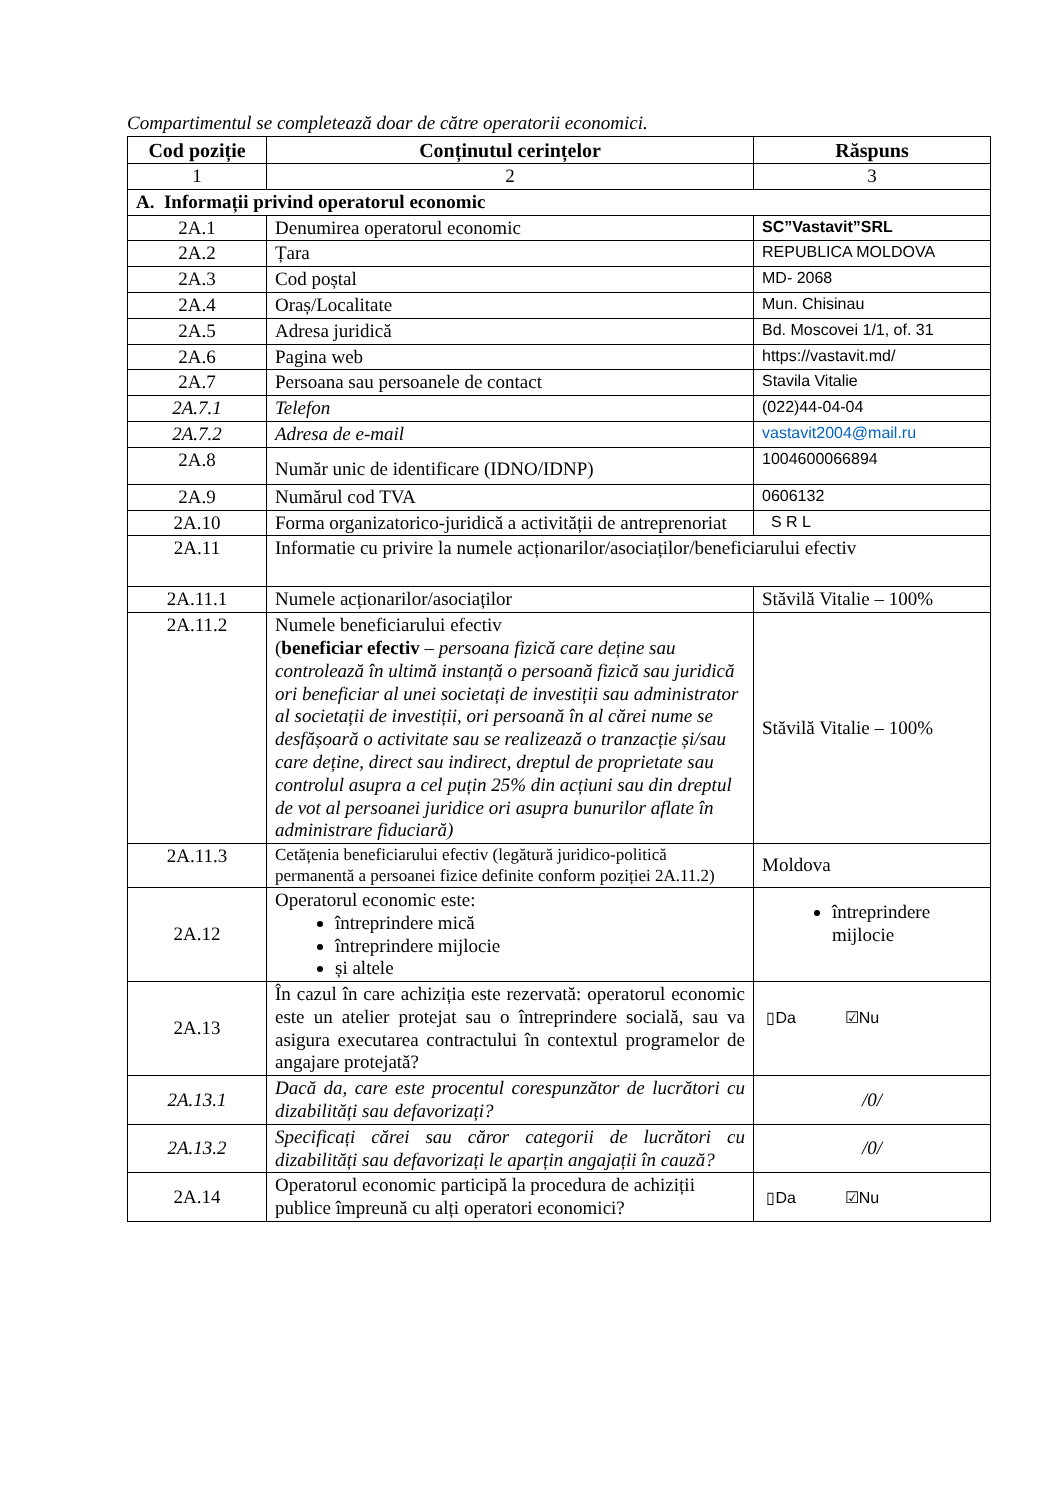Compartimentul se completează doar de către operatorii economici.
| Cod poziție | Conținutul cerințelor | Răspuns |
| --- | --- | --- |
| 1 | 2 | 3 |
| A. Informații privind operatorul economic | | |
| 2A.1 | Denumirea operatorul economic | SC”Vastavit”SRL |
| 2A.2 | Țara | REPUBLICA MOLDOVA |
| 2A.3 | Cod poștal | MD- 2068 |
| 2A.4 | Oraș/Localitate | Mun. Chisinau |
| 2A.5 | Adresa juridică | Bd. Moscovei 1/1, of. 31 |
| 2A.6 | Pagina web | https://vastavit.md/ |
| 2A.7 | Persoana sau persoanele de contact | Stavila Vitalie |
| 2A.7.1 | Telefon | (022)44-04-04 |
| 2A.7.2 | Adresa de e-mail | vastavit2004@mail.ru |
| 2A.8 | Număr unic de identificare (IDNO/IDNP) | 1004600066894 |
| 2A.9 | Numărul cod TVA | 0606132 |
| 2A.10 | Forma organizatorico-juridică a activității de antreprenoriat | S R L |
| 2A.11 | Informatie cu privire la numele acționarilor/asociaților/beneficiarului efectiv | |
| 2A.11.1 | Numele acționarilor/asociaților | Stăvilă Vitalie – 100% |
| 2A.11.2 | Numele beneficiarului efectiv ( beneficiar efectiv – persoana fizică care deține sau controlează în ultimă instanță o persoană fizică sau juridică ori beneficiar al unei societați de investiții sau administrator al societații de investiții, ori persoană în al cărei nume se desfășoară o activitate sau se realizează o tranzacție și/sau care deține, direct sau indirect, dreptul de proprietate sau controlul asupra a cel puțin 25% din acțiuni sau din dreptul de vot al persoanei juridice ori asupra bunurilor aflate în administrare fiduciară) | Stăvilă Vitalie – 100% |
| 2A.11.3 | Cetățenia beneficiarului efectiv (legătură juridico-politică permanentă a persoanei fizice definite conform poziției 2A.11.2) | Moldova |
| 2A.12 | Operatorul economic este: întreprindere mică întreprindere mijlocie și altele | întreprindere mijlocie |
| 2A.13 | În cazul în care achiziția este rezervată: operatorul economic este un atelier protejat sau o întreprindere socială, sau va asigura executarea contractului în contextul programelor de angajare protejată? | ▯Da ☑Nu |
| 2A.13.1 | Dacă da, care este procentul corespunzător de lucrători cu dizabilități sau defavorizați? | /0/ |
| 2A.13.2 | Specificați cărei sau căror categorii de lucrători cu dizabilități sau defavorizați le aparțin angajații în cauză? | /0/ |
| 2A.14 | Operatorul economic participă la procedura de achiziții publice împreună cu alți operatori economici? | ▯Da ☑Nu |